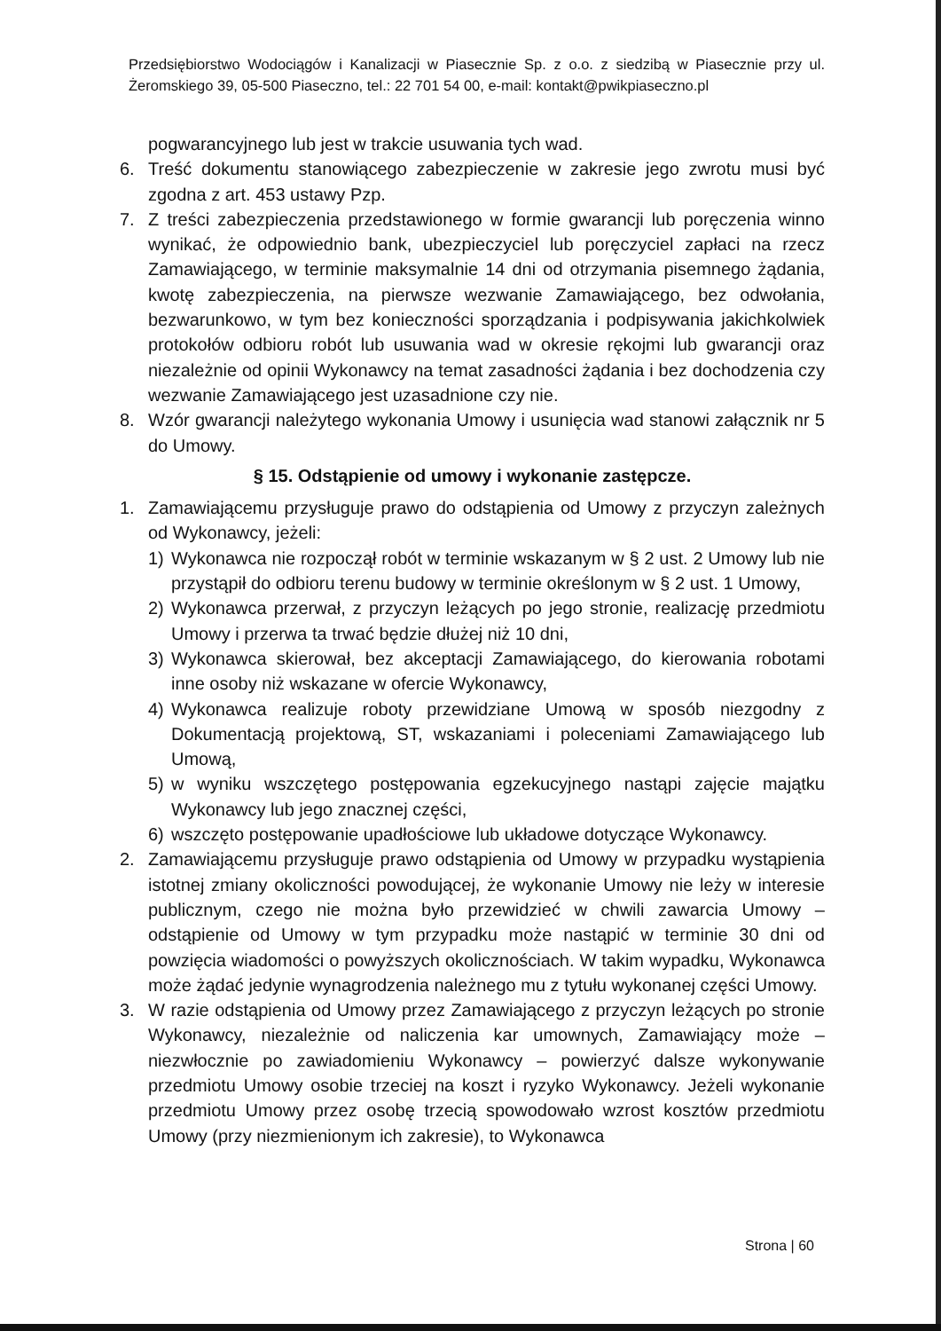Przedsiębiorstwo Wodociągów i Kanalizacji w Piasecznie Sp. z o.o. z siedzibą w Piasecznie przy ul. Żeromskiego 39, 05-500 Piaseczno, tel.: 22 701 54 00, e-mail: kontakt@pwikpiaseczno.pl
pogwarancyjnego lub jest w trakcie usuwania tych wad.
6. Treść dokumentu stanowiącego zabezpieczenie w zakresie jego zwrotu musi być zgodna z art. 453 ustawy Pzp.
7. Z treści zabezpieczenia przedstawionego w formie gwarancji lub poręczenia winno wynikać, że odpowiednio bank, ubezpieczyciel lub poręczyciel zapłaci na rzecz Zamawiającego, w terminie maksymalnie 14 dni od otrzymania pisemnego żądania, kwotę zabezpieczenia, na pierwsze wezwanie Zamawiającego, bez odwołania, bezwarunkowo, w tym bez konieczności sporządzania i podpisywania jakichkolwiek protokołów odbioru robót lub usuwania wad w okresie rękojmi lub gwarancji oraz niezależnie od opinii Wykonawcy na temat zasadności żądania i bez dochodzenia czy wezwanie Zamawiającego jest uzasadnione czy nie.
8. Wzór gwarancji należytego wykonania Umowy i usunięcia wad stanowi załącznik nr 5 do Umowy.
§ 15. Odstąpienie od umowy i wykonanie zastępcze.
1. Zamawiającemu przysługuje prawo do odstąpienia od Umowy z przyczyn zależnych od Wykonawcy, jeżeli:
1) Wykonawca nie rozpoczął robót w terminie wskazanym w § 2 ust. 2 Umowy lub nie przystąpił do odbioru terenu budowy w terminie określonym w § 2 ust. 1 Umowy,
2) Wykonawca przerwał, z przyczyn leżących po jego stronie, realizację przedmiotu Umowy i przerwa ta trwać będzie dłużej niż 10 dni,
3) Wykonawca skierował, bez akceptacji Zamawiającego, do kierowania robotami inne osoby niż wskazane w ofercie Wykonawcy,
4) Wykonawca realizuje roboty przewidziane Umową w sposób niezgodny z Dokumentacją projektową, ST, wskazaniami i poleceniami Zamawiającego lub Umową,
5) w wyniku wszczętego postępowania egzekucyjnego nastąpi zajęcie majątku Wykonawcy lub jego znacznej części,
6) wszczęto postępowanie upadłościowe lub układowe dotyczące Wykonawcy.
2. Zamawiającemu przysługuje prawo odstąpienia od Umowy w przypadku wystąpienia istotnej zmiany okoliczności powodującej, że wykonanie Umowy nie leży w interesie publicznym, czego nie można było przewidzieć w chwili zawarcia Umowy – odstąpienie od Umowy w tym przypadku może nastąpić w terminie 30 dni od powzięcia wiadomości o powyższych okolicznościach. W takim wypadku, Wykonawca może żądać jedynie wynagrodzenia należnego mu z tytułu wykonanej części Umowy.
3. W razie odstąpienia od Umowy przez Zamawiającego z przyczyn leżących po stronie Wykonawcy, niezależnie od naliczenia kar umownych, Zamawiający może – niezwłocznie po zawiadomieniu Wykonawcy – powierzyć dalsze wykonywanie przedmiotu Umowy osobie trzeciej na koszt i ryzyko Wykonawcy. Jeżeli wykonanie przedmiotu Umowy przez osobę trzecią spowodowało wzrost kosztów przedmiotu Umowy (przy niezmienionym ich zakresie), to Wykonawca
Strona | 60